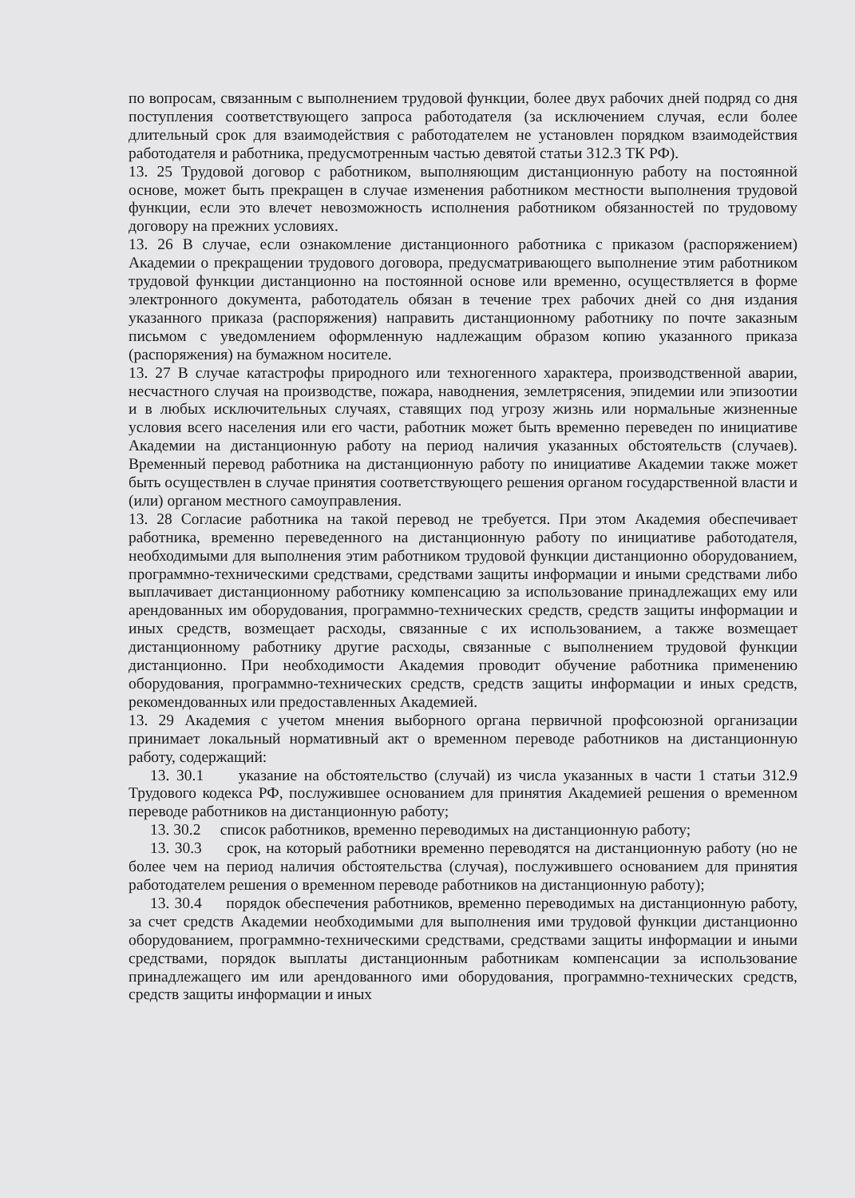по вопросам, связанным с выполнением трудовой функции, более двух рабочих дней подряд со дня поступления соответствующего запроса работодателя (за исключением случая, если более длительный срок для взаимодействия с работодателем не установлен порядком взаимодействия работодателя и работника, предусмотренным частью девятой статьи 312.3 ТК РФ).
13. 25 Трудовой договор с работником, выполняющим дистанционную работу на постоянной основе, может быть прекращен в случае изменения работником местности выполнения трудовой функции, если это влечет невозможность исполнения работником обязанностей по трудовому договору на прежних условиях.
13. 26 В случае, если ознакомление дистанционного работника с приказом (распоряжением) Академии о прекращении трудового договора, предусматривающего выполнение этим работником трудовой функции дистанционно на постоянной основе или временно, осуществляется в форме электронного документа, работодатель обязан в течение трех рабочих дней со дня издания указанного приказа (распоряжения) направить дистанционному работнику по почте заказным письмом с уведомлением оформленную надлежащим образом копию указанного приказа (распоряжения) на бумажном носителе.
13. 27 В случае катастрофы природного или техногенного характера, производственной аварии, несчастного случая на производстве, пожара, наводнения, землетрясения, эпидемии или эпизоотии и в любых исключительных случаях, ставящих под угрозу жизнь или нормальные жизненные условия всего населения или его части, работник может быть временно переведен по инициативе Академии на дистанционную работу на период наличия указанных обстоятельств (случаев). Временный перевод работника на дистанционную работу по инициативе Академии также может быть осуществлен в случае принятия соответствующего решения органом государственной власти и (или) органом местного самоуправления.
13. 28 Согласие работника на такой перевод не требуется. При этом Академия обеспечивает работника, временно переведенного на дистанционную работу по инициативе работодателя, необходимыми для выполнения этим работником трудовой функции дистанционно оборудованием, программно-техническими средствами, средствами защиты информации и иными средствами либо выплачивает дистанционному работнику компенсацию за использование принадлежащих ему или арендованных им оборудования, программно-технических средств, средств защиты информации и иных средств, возмещает расходы, связанные с их использованием, а также возмещает дистанционному работнику другие расходы, связанные с выполнением трудовой функции дистанционно. При необходимости Академия проводит обучение работника применению оборудования, программно-технических средств, средств защиты информации и иных средств, рекомендованных или предоставленных Академией.
13. 29 Академия с учетом мнения выборного органа первичной профсоюзной организации принимает локальный нормативный акт о временном переводе работников на дистанционную работу, содержащий:
13. 30.1 указание на обстоятельство (случай) из числа указанных в части 1 статьи 312.9 Трудового кодекса РФ, послужившее основанием для принятия Академией решения о временном переводе работников на дистанционную работу;
13. 30.2 список работников, временно переводимых на дистанционную работу;
13. 30.3 срок, на который работники временно переводятся на дистанционную работу (но не более чем на период наличия обстоятельства (случая), послужившего основанием для принятия работодателем решения о временном переводе работников на дистанционную работу);
13. 30.4 порядок обеспечения работников, временно переводимых на дистанционную работу, за счет средств Академии необходимыми для выполнения ими трудовой функции дистанционно оборудованием, программно-техническими средствами, средствами защиты информации и иными средствами, порядок выплаты дистанционным работникам компенсации за использование принадлежащего им или арендованного ими оборудования, программно-технических средств, средств защиты информации и иных